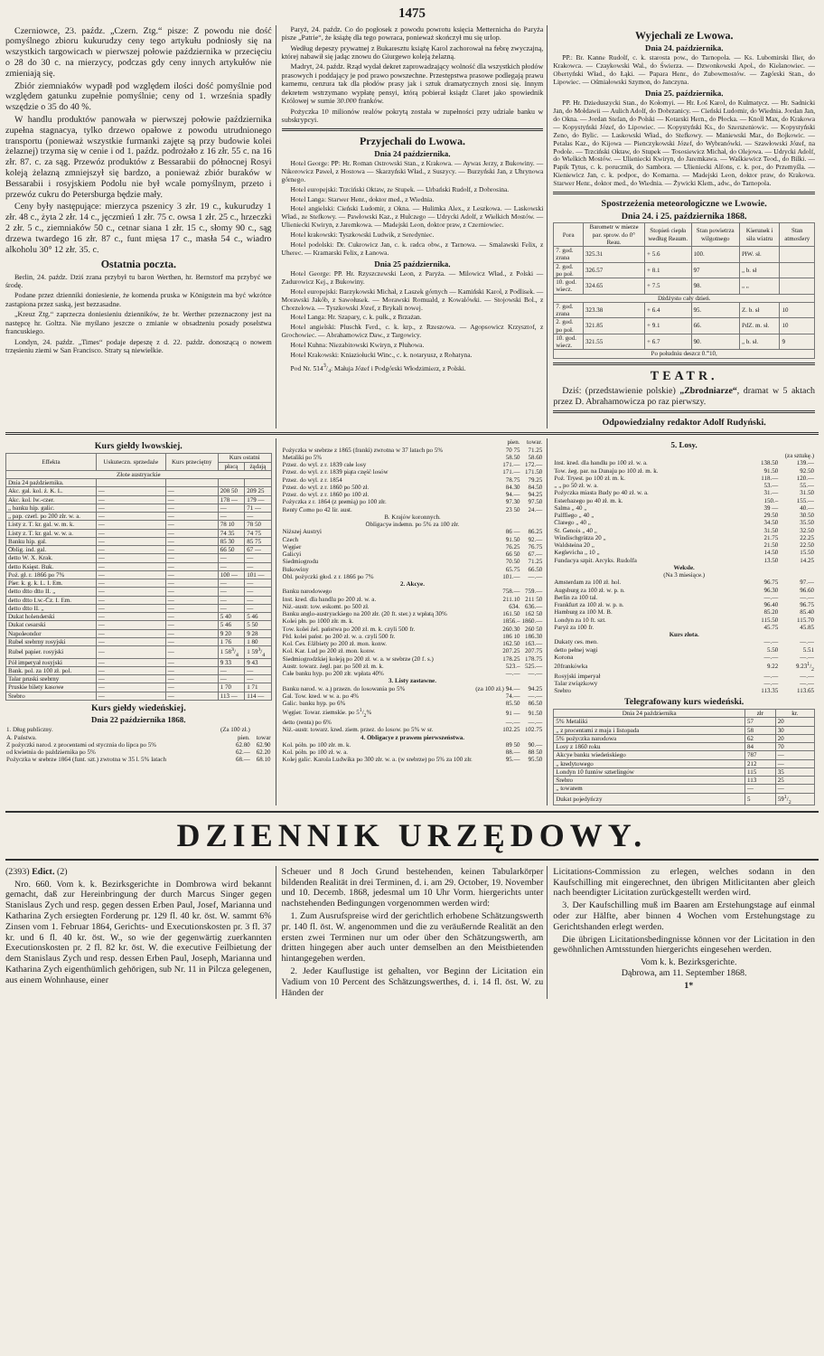1475
Czerniowce, 23. paźdz. „Czern. Ztg.“ pisze: Z powodu nie dość pomyślnego zbioru kukurudzy ceny tego artykułu podniosły się na wszystkich targowicach w pierwszej połowie października w przecięciu o 28 do 30 c. na mierzycy, podczas gdy ceny innych artykułów nie zmieniają się.
Zbiór ziemniaków wypadł pod względem ilości dość pomyślnie pod względem gatunku zupełnie pomyślnie; ceny od 1. września spadły wszędzie o 35 do 40 %.
W handlu produktów panowała w pierwszej połowie października zupełna stagnacya, tylko drzewo opałowe z powodu utrudnionego transportu (ponieważ wszystkie furmanki zajęte są przy budowie kolei żelaznej) trzyma się w cenie i od 1. paźdz. podrożało z 16 złr. 55 c. na 16 złr. 87. c. za sąg. Przewóz produktów z Bessarabii do północnej Rosyi koleją żelazną zmniejszył się bardzo, a ponieważ zbiór buraków w Bessarabii i rosyjskiem Podolu nie był wcale pomyślnym, przeto i przewóz cukru do Petersburga będzie mały.
Ceny były następujące: mierzyca pszenicy 3 złr. 19 c., kukurudzy 1 złr. 48 c., żyta 2 złr. 14 c., jęczmień 1 złr. 75 c. owsa 1 złr. 25 c., hrzeczki 2 złr. 5 c., ziemniaków 50 c., cetnar siana 1 złr. 15 c., słomy 90 c., sąg drzewa twardego 16 złr. 87 c., funt mięsa 17 c., masła 54 c., wiadro alkoholu 30° 12 złr. 35. c.
Ostatnia poczta.
Berlin, 24. paźdz. Dziś zrana przybył tu baron Werthen, hr. Bernstorf ma przybyć we środę.
Podane przez dzienniki doniesienie, że komenda pruska w Königstein ma być wkrótce zastąpiona przez saską, jest bezzasadne.
„Kreuz Ztg.“ zaprzecza doniesieniu dzienników, że br. Werther przeznaczony jest na następcę hr. Goltza. Nie myślano jeszcze o zmianie w obsadzeniu posady poselstwa francuskiego.
Londyn, 24. paźdz. „Times“ podaje depeszę z d. 22. paźdz. donoszącą o nowem trzęsieniu ziemi w San Francisco. Straty są niewielkie.
Paryż, 24. paźdz. Co do pogłosek z powodu powrotu księcia Metternicha do Paryża pisze „Patrie“, że książę dla tego powraca, ponieważ skończył mu się urlop.
Według depeszy prywatnej z Bukaresztu książę Karol zachorował na febrę zwyczajną, której nabawił się jadąc znowu do Giurgewo koleją żelazną.
Madryt, 24. paźdz. Rząd wydał dekret zaprowadzający wolność dla wszystkich płodów prasowych i poddający je pod prawo powszechne. Przestępstwa prasowe podlegają prawu karnemu, cenzura tak dla płodów prasy jak i sztuk dramatycznych znosi się. Innym dekretem wstrzymano wypłatę pensyi, którą pobierał ksiądz Claret jako spowiednik Królowej w sumie 30.000 franków.
Pożyczka 10 milionów realów pokrytą została w zupełności przy udziale banku w subskrypcyi.
Przyjechali do Lwowa.
Dnia 24 października.
Hotel George: PP: Hr. Roman Ostrowski Stan., z Krakowa. — Aywas Jerzy, z Bukowiny. — Nikorowicz Paweł, z Hostowa — Skarzyński Wład., z Suszycy. — Burzyński Jan, z Uhrynowa górnego.
Hotel europejski: Trzciński Oktaw, ze Stupek. — Urbański Rudolf, z Dobrosina.
Hotel Langa: Starwer Henr., doktor med., z Wiednia.
Hotel angielski: Cieński Ludomir, z Okna. — Hulimka Alex., z Leszkowa. — Laskowski Wład., ze Stefkowy. — Pawłowski Kaz., z Hulczego — Udrycki Adolf, z Wielkich Mostów. — Ulieniecki Kwiryn, z Jaremkowa. — Madejski Leon, doktor praw, z Czerniowiec.
Hotel krakowski: Tyszkowski Ludwik, z Seredyniec.
Hotel podolski: Dr. Cukrowicz Jan, c. k. radca obw., z Tarnowa. — Smalawski Felix, z Uherec. — Kramarski Felix, z Łanowa.
Dnia 25 października.
Hotel George: PP. Hr. Rzyszczewski Leon, z Paryża. — Milowicz Wład., z Polski — Zadurowicz Kej., z Bukowiny.
Hotel europejski: Barzykowski Michał, z Laszek górnych — Kamiński Karol, z Podlisek. — Morawski Jakób, z Sawołusek. — Morawski Romuald, z Kowalówki. — Stojowski Bol., z Chorzelowa. — Tyszkowski Józef, z Brykali nowej.
Hotel Langa: Hr. Szapary, c. k. pułk., z Brzażan.
Hotel angielski: Pluschk Ferd., c. k. krp., z Rzeszowa. — Agopsowicz Krzysztof, z Grochowiec. — Abrahamowicz Daw., z Targowicy.
Hotel Kuhna: Niezabitowski Kwiryn, z Płuhowa.
Hotel Krakowski: Kniaziołucki Winc., c. k. notaryusz, z Rohatyna.
Pod Nr. 5143/4: Małuja Józef i Podgórski Włodzimierz, z Polski.
Wyjechali ze Lwowa.
Dnia 24. października.
PP.: Br. Kanne Rudolf, c. k. starosta pow., do Tarnopola. — Ks. Lubomirski Ilier, do Krakowca. — Czaykowski Wal., do Świerza. — Dzwonkowski Apol., do Kielanowiec. — Obertyński Wład., do Łąki. — Papara Henr., do Zubowmostów. — Zagórski Stan., do Lipowiec. — Ośmiałowski Szymon, do Janczyna.
Dnia 25. października.
PP. Hr. Dzieduszycki Stan., do Kołomyi. — Hr. Łoś Karol, do Kulmatycz. — Hr. Sadnicki Jan, do Mołdawii — Aulich Adolf, do Dobrzanicy. — Cieński Ludomir, do Wiednia. Jordan Jan, do Okna. — Jordan Stefan, do Polski — Kotarski Hern., do Płocka. — Knoll Max, do Krakowa — Kopystyński Józef, do Lipowiec. — Kopystyński Ks., do Szerszeniowic. — Kopystyński Zeno, do Bylic. — Laskowski Wład., do Stefkowy. — Maniewski Mar., do Bojkowic. — Petalas Kaz., do Kijowa — Pienczykowski Józef, do Wybranówki. — Szawłowski Józef, na Podole. — Trzciński Oktaw, do Stupek — Tososiewicz Michał, do Olejowa. — Udrycki Adolf, do Wielkich Mostów. — Ulieniecki Kwiryn, do Jaremkawa. — Waśkiewicz Teod., do Bilki. — Papik Tytus, c. k. porucznik, do Sambora. — Ulieniecki Alfons, c. k. por., do Przemyśla. — Kieniewicz Jan, c. k. podpor., do Komarna. — Madejski Leon, doktor praw, do Krakowa. Starwer Henr., doktor med., do Wiednia. — Żywicki Klem., adw., do Tarnopola.
Spostrzeżenia meteorologiczne we Lwowie.
Dnia 24. i 25. października 1868.
| Pora | Barometr w mierze par. sprow. do 0° Reau. | Stopień ciepła według Reaum. | Stan powietrza wilgotnego | Kierunek i siła wiatru | Stan atmosfery |
| --- | --- | --- | --- | --- | --- |
| 7. god. zrana | 325.31 | + 5.6 | 100. | PłW. sł. | |
| 2. god. po poł. | 326.57 | + 8.1 | 97 | „ b. sł | |
| 10. god. wiecz. | 324.65 | + 7.5 | 98. | „ „ | |
| Dżdżysto cały dzień. | | | | | |
| 7. god. zrana | 323.38 | + 6.4 | 95. | Z. b. sł | 10 |
| 2. god. po poł. | 321.85 | + 9.1 | 66. | PdZ. m. sł. | 10 |
| 10. god. wiecz. | 321.55 | + 6.7 | 90. | „ b. sł. | 9 |
| Po południu deszcz 0.‴10, | | | | | |
TEATR.
Dziś: (przedstawienie polskie) „Zbrodniarze“, dramat w 5 aktach przez D. Abrahamowicza po raz pierwszy.
Odpowiedzialny redaktor Adolf Rudyński.
Kurs giełdy lwowskiej.
| Effekta | Uskuteczn. sprzedaże | Kurs przeciętny | Kurs ostatni | |
| --- | --- | --- | --- | --- |
| | | | płacą | żądają |
| Złote austryackie | | | | |
| Dnia 24 października. | | | | |
| Akc. gal. kol. ż. K. L. | — | — | 208 50 | 209 25 |
| Akc. kol. lw.-czer. | — | — | 178 — | 179 — |
| „ banku hip. galic. | — | — | — | 71 — |
| „ pap. czerl. po 200 złr. w. a. | — | — | — | — |
| Listy z. T. kr. gal. w. m. k. | — | — | 78 10 | 78 50 |
| Listy z. T. kr. gal. w. w. a. | — | — | 74 35 | 74 75 |
| Banku hip. gal. | — | — | 85 30 | 85 75 |
| Oblig. ind. gal. | — | — | 66 50 | 67 — |
| detto W. X. Krak. | — | — | — | — |
| detto Księst. Buk. | — | — | — | — |
| Poż. gł. r. 1866 po 7% | — | — | 100 — | 101 — |
| Pier. k. g. k. L. I. Em. | — | — | — | — |
| detto dtto dtto II. „ | — | — | — | — |
| detto dtto Lw.-Cz. I. Em. | — | — | — | — |
| detto dtto II. „ | — | — | — | — |
| Dukat holenderski | — | — | 5 40 | 5 46 |
| Dukat cesarski | — | — | 5 46 | 5 50 |
| Napoleondor | — | — | 9 20 | 9 28 |
| Rubel srebrny rosyjski | — | — | 1 76 | 1 80 |
| Rubel papier. rosyjski | — | — | 1 583/4 | 1 593/4 |
| Pół imperyał rosyjski | — | — | 9 33 | 9 43 |
| Bank. pol. za 100 zł. pol. | — | — | — | — |
| Talar pruski srebrny | — | — | — | — |
| Pruskie bilety kasowe | — | — | 1 70 | 1 71 |
| Srebro | — | — | 113 — | 114 — |
Kurs giełdy wiedeńskiej.
Dnia 22 października 1868.
| 1. Dług publiczny. | (Za 100 zł.) | |
| A. Państwa. | pien. | towar |
| Z pożyczki narod. z procentami od stycznia do lipca po 5% | 62.80 | 62.90 |
| od kwietnia do października po 5% | 62.— | 62.20 |
| Pożyczka w srebrze 1864 (funt. szt.) zwrotna w 35 l. 5% latach | 68.— | 68.10 |
| | pien. | towar. |
| Pożyczka w srebrze z 1865 (franki) zwrotna w 37 latach po 5% | 70 75 | 71.25 |
| Metaliki po 5% | 58.50 | 58.60 |
| Przez. do wyl. z r. 1839 całe losy | 171.— | 172.— |
| Przez. do wyl. z r. 1839 piąta część losów | 171.— | 171.50 |
| Przez. do wyl. z r. 1854 | 78.75 | 79.25 |
| Przez. do wyl. z r. 1860 po 500 zł. | 84.30 | 84.50 |
| Przez. do wyl. z r. 1860 po 100 zł. | 94.— | 94.25 |
| Pożyczka z r. 1864 (z premią) po 100 złr. | 97.30 | 97.50 |
| Renty Como po 42 lir. aust. | 23 50 | 24.— |
| B. Krajów koronnych. | | |
| Obligacye indemn. po 5% za 100 złr. | | |
| Niższej Austryi | 86 — | 86.25 |
| Czech | 91.50 | 92.— |
| Węgier | 76.25 | 76.75 |
| Galicyi | 66 50 | 67.— |
| Siedmiogrodu | 70.50 | 71.25 |
| Bukowiny | 65.75 | 66.50 |
| Obl. pożyczki głod. z r. 1866 po 7% | 101.— | —.— |
| 2. Akcye. | | |
| Banku narodowego | 758.— | 759.— |
| Inst. kred. dla handlu po 200 zł. w. a. | 211.10 | 211 50 |
| Niż.-austr. tow. eskomt. po 500 zł. | 634. | 636.— |
| Banku anglo-austryackiego na 200 złr. (20 ft. ster.) z wpłatą 30% | 161.50 | 162 50 |
| Kolei płn. po 1000 złr. m. k. | 1856.– | 1860.— |
| Tow. kolei żel. państwa po 200 zł. m. k. czyli 500 fr. | 260.30 | 260 50 |
| Płd. kolei państ. po 200 zł. w. a. czyli 500 fr. | 186 10 | 186.30 |
| Kol. Ces. Elżbiety po 200 zł. mon. konw. | 162.50 | 163.— |
| Kol. Kar. Lud po 200 zł. mon. konw. | 207.25 | 207.75 |
| Siedmiogrodzkiej koleją po 200 zł. w. a. w srebrze (20 f. s.) | 178.25 | 178.75 |
| Austr. towarz. żegl. par. po 500 zł. m. k. | 523.– | 525.— |
| Całe banku hyp. po 200 złr. wpłata 40% | —.— | —.— |
| 3. Listy zastawne. | | |
| Banku narod. w. a.) przezn. do losowania po 5% | (za 100 zł.) 94.— | 94.25 |
| Gal. Tow. kred. w w. a. po 4% | 74.— | —.— |
| Galic. banku hyp. po 6% | 85.50 | 86.50 |
| Węgier. Towar. ziemskie. po 51/2% | 91 — | 91.50 |
| detto (renta) po 6% | —.— | —.— |
| Niż.-austr. towarz. kred. ziem. przez. do losow. po 5% w sr. | 102.25 | 102.75 |
| 4. Obligacye z prawem pierwszeństwa. | | |
| Kol. półn. po 100 złr. m. k. | 89 50 | 90.— |
| Kol. półn. po 100 zł. w. a. | 88.— | 88 50 |
| Kolej galic. Karola Ludwika po 300 złr. w. a. (w srebrze) po 5% za 100 złr. | 95.— | 95.50 |
5. Losy.
| | (za sztukę.) | |
| Inst. kred. dla handlu po 100 zł. w. a. | 138.50 | 139.— |
| Tow. żeg. par. na Dunaju po 100 zł. m. k. | 91.50 | 92.50 |
| Poż. Tryest. po 100 zł. m. k. | 118.— | 120.— |
| „ „ po 50 zł. w. a. | 53.— | 55.— |
| Pożyczka miasta Budy po 40 zł. w. a. | 31.— | 31.50 |
| Esterhazego po 40 zł. m. k. | 150.– | 155.— |
| Salma „ 40 „ | 39 — | 40.— |
| Palffiego „ 40 „ | 29.50 | 30.50 |
| Clarego „ 40 „ | 34.50 | 35.50 |
| St. Genois „ 40 „ | 31.50 | 32.50 |
| Windischgrätza 20 „ | 21.75 | 22.25 |
| Waldsteina 20 „ | 21.50 | 22.50 |
| Keglevicha „ 10 „ | 14.50 | 15.50 |
| Fundacya szpit. Arcyks. Rudolfa | 13.50 | 14.25 |
| Weksle. (Na 3 miesiące.) | | |
| Amsterdam za 100 zł. hol. | 96.75 | 97.— |
| Augsburg za 100 zł. w. p. n. | 96.30 | 96.60 |
| Berlin za 100 tal. | —.— | —.— |
| Frankfurt za 100 zł. w. p. n. | 96.40 | 96.75 |
| Hamburg za 100 M. B. | 85.20 | 85.40 |
| Londyn za 10 ft. szt. | 115.50 | 115.70 |
| Paryż za 100 fr. | 45.75 | 45.85 |
| Kurs złota. | | |
| Dukaty ces. men. | —.— | —.— |
| detto pełnej wagi | 5.50 | 5.51 |
| Korona | —.— | —.— |
| 20frankówka | 9.22 | 9.231/2 |
| Rosyjski imperyał | —.— | —.— |
| Talar związkowy | —.— | —.— |
| Srebro | 113.35 | 113.65 |
Telegrafowany kurs wiedeński.
| Dnia 24 października | złr | kr. |
| --- | --- | --- |
| 5% Metaliki | 57 | 20 |
| „ z procentami z maja i listopada | 58 | 30 |
| 5% pożyczka narodowa | 62 | 20 |
| Losy z 1860 roku | 84 | 70 |
| Akcye banku wiedeńskiego | 787 | — |
| „ kredytowego | 212 | — |
| Londyn 10 funtów szterlingów | 115 | 35 |
| Srebro | 113 | 25 |
| „ towarem | — | — |
| Dukat pojedyńczy | 5 | 591/2 |
DZIENNIK URZĘDOWY.
(2393) Edict. (2)
Nro. 660. Vom k. k. Bezirksgerichte in Dombrowa wird bekannt gemacht, daß zur Hereinbringung der durch Marcus Singer gegen Stanislaus Zych und resp. gegen dessen Erben Paul, Josef, Marianna und Katharina Zych ersiegten Forderung pr. 129 fl. 40 kr. öst. W. sammt 6% Zinsen vom 1. Februar 1864, Gerichts- und Executionskosten pr. 3 fl. 37 kr. und 6 fl. 40 kr. öst. W., so wie der gegenwärtig zuerkannten Executionskosten pr. 2 fl. 82 kr. öst. W. die executive Feilbietung der dem Stanislaus Zych und resp. dessen Erben Paul, Joseph, Marianna und Katharina Zych eigenthümlich gehörigen, sub Nr. 11 in Pilcza gelegenen, aus einem Wohnhause, einer
Scheuer und 8 Joch Grund bestehenden, keinen Tabularkörper bildenden Realität in drei Terminen, d. i. am 29. October, 19. November und 10. Decemb. 1868, jedesmal um 10 Uhr Vorm. hiergerichts unter nachstehenden Bedingungen vorgenommen werden wird:
1. Zum Ausrufspreise wird der gerichtlich erhobene Schätzungswerth pr. 140 fl. öst. W. angenommen und die zu veräußernde Realität an den ersten zwei Terminen nur um oder über den Schätzungswerth, am dritten hingegen aber auch unter demselben an den Meistbietenden hintangegeben werden.
2. Jeder Kauflustige ist gehalten, vor Beginn der Licitation ein Vadium von 10 Percent des Schätzungswerthes, d. i. 14 fl. öst. W. zu Händen der
Licitations-Commission zu erlegen, welches sodann in den Kaufschilling mit eingerechnet, den übrigen Mitlicitanten aber gleich nach beendigter Licitation zurückgestellt werden wird.
3. Der Kaufschilling muß im Baaren am Erstehungstage auf einmal oder zur Hälfte, aber binnen 4 Wochen vom Erstehungstage zu Gerichtshanden erlegt werden.
Die übrigen Licitationsbedingnisse können vor der Licitation in den gewöhnlichen Amtsstunden hiergerichts eingesehen werden.
Vom k. k. Bezirksgerichte.
Dąbrowa, am 11. September 1868.
1*